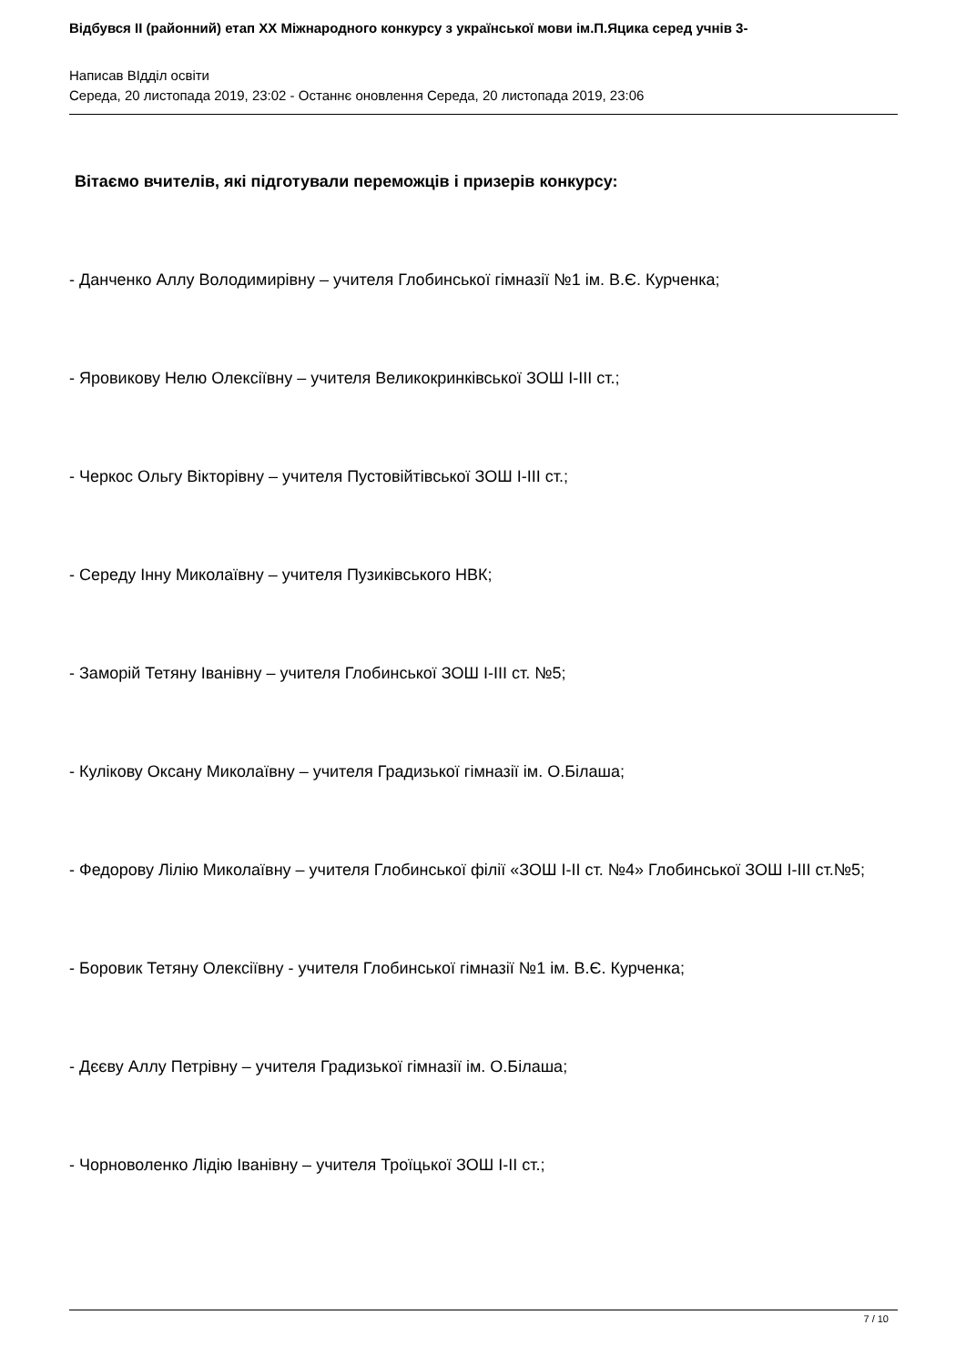Відбувся II (районний) етап XX Міжнародного конкурсу з української мови ім.П.Яцика серед учнів 3-
Написав ВIддiл освiти
Середа, 20 листопада 2019, 23:02 - Останнє оновлення Середа, 20 листопада 2019, 23:06
Вітаємо вчителів, які підготували переможців і призерів конкурсу:
- Данченко Аллу Володимирівну – учителя Глобинської гімназії №1 ім. В.Є. Курченка;
- Яровикову Нелю Олексіївну – учителя Великокринківської ЗОШ I-III ст.;
- Черкос Ольгу Вікторівну – учителя Пустовійтівської ЗОШ I-III ст.;
- Середу Інну Миколаївну – учителя Пузиківського НВК;
- Заморій Тетяну Іванівну – учителя Глобинської ЗОШ I-III ст. №5;
- Кулікову Оксану Миколаївну – учителя Градизької гімназії ім. О.Білаша;
- Федорову Лілію Миколаївну – учителя Глобинської філії «ЗОШ I-II ст. №4» Глобинської ЗОШ I-III ст.№5;
- Боровик Тетяну Олексіївну - учителя Глобинської гімназії №1 ім. В.Є. Курченка;
- Дєєву Аллу Петрівну – учителя Градизької гімназії ім. О.Білаша;
- Чорноволенко Лідію Іванівну – учителя Троїцької ЗОШ I-II ст.;
7 / 10